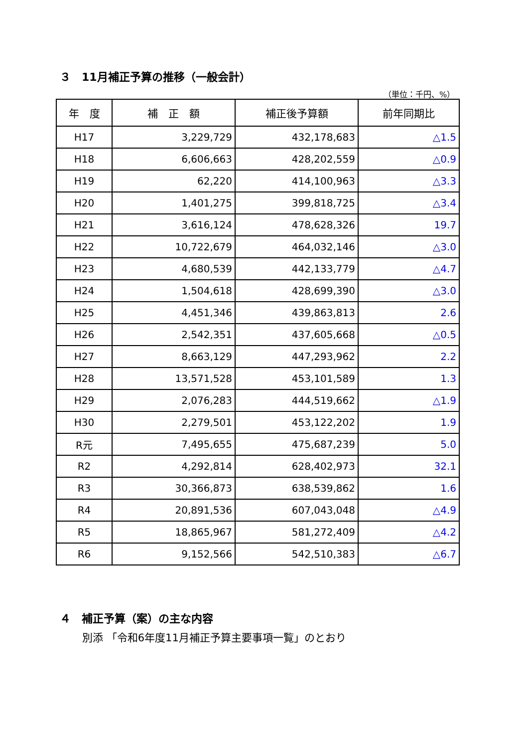３　11月補正予算の推移（一般会計）
（単位：千円、%）
| 年 度 | 補 正 額 | 補正後予算額 | 前年同期比 |
| --- | --- | --- | --- |
| H17 | 3,229,729 | 432,178,683 | △1.5 |
| H18 | 6,606,663 | 428,202,559 | △0.9 |
| H19 | 62,220 | 414,100,963 | △3.3 |
| H20 | 1,401,275 | 399,818,725 | △3.4 |
| H21 | 3,616,124 | 478,628,326 | 19.7 |
| H22 | 10,722,679 | 464,032,146 | △3.0 |
| H23 | 4,680,539 | 442,133,779 | △4.7 |
| H24 | 1,504,618 | 428,699,390 | △3.0 |
| H25 | 4,451,346 | 439,863,813 | 2.6 |
| H26 | 2,542,351 | 437,605,668 | △0.5 |
| H27 | 8,663,129 | 447,293,962 | 2.2 |
| H28 | 13,571,528 | 453,101,589 | 1.3 |
| H29 | 2,076,283 | 444,519,662 | △1.9 |
| H30 | 2,279,501 | 453,122,202 | 1.9 |
| R元 | 7,495,655 | 475,687,239 | 5.0 |
| R2 | 4,292,814 | 628,402,973 | 32.1 |
| R3 | 30,366,873 | 638,539,862 | 1.6 |
| R4 | 20,891,536 | 607,043,048 | △4.9 |
| R5 | 18,865,967 | 581,272,409 | △4.2 |
| R6 | 9,152,566 | 542,510,383 | △6.7 |
４　補正予算（案）の主な内容
別添 「令和6年度11月補正予算主要事項一覧」のとおり